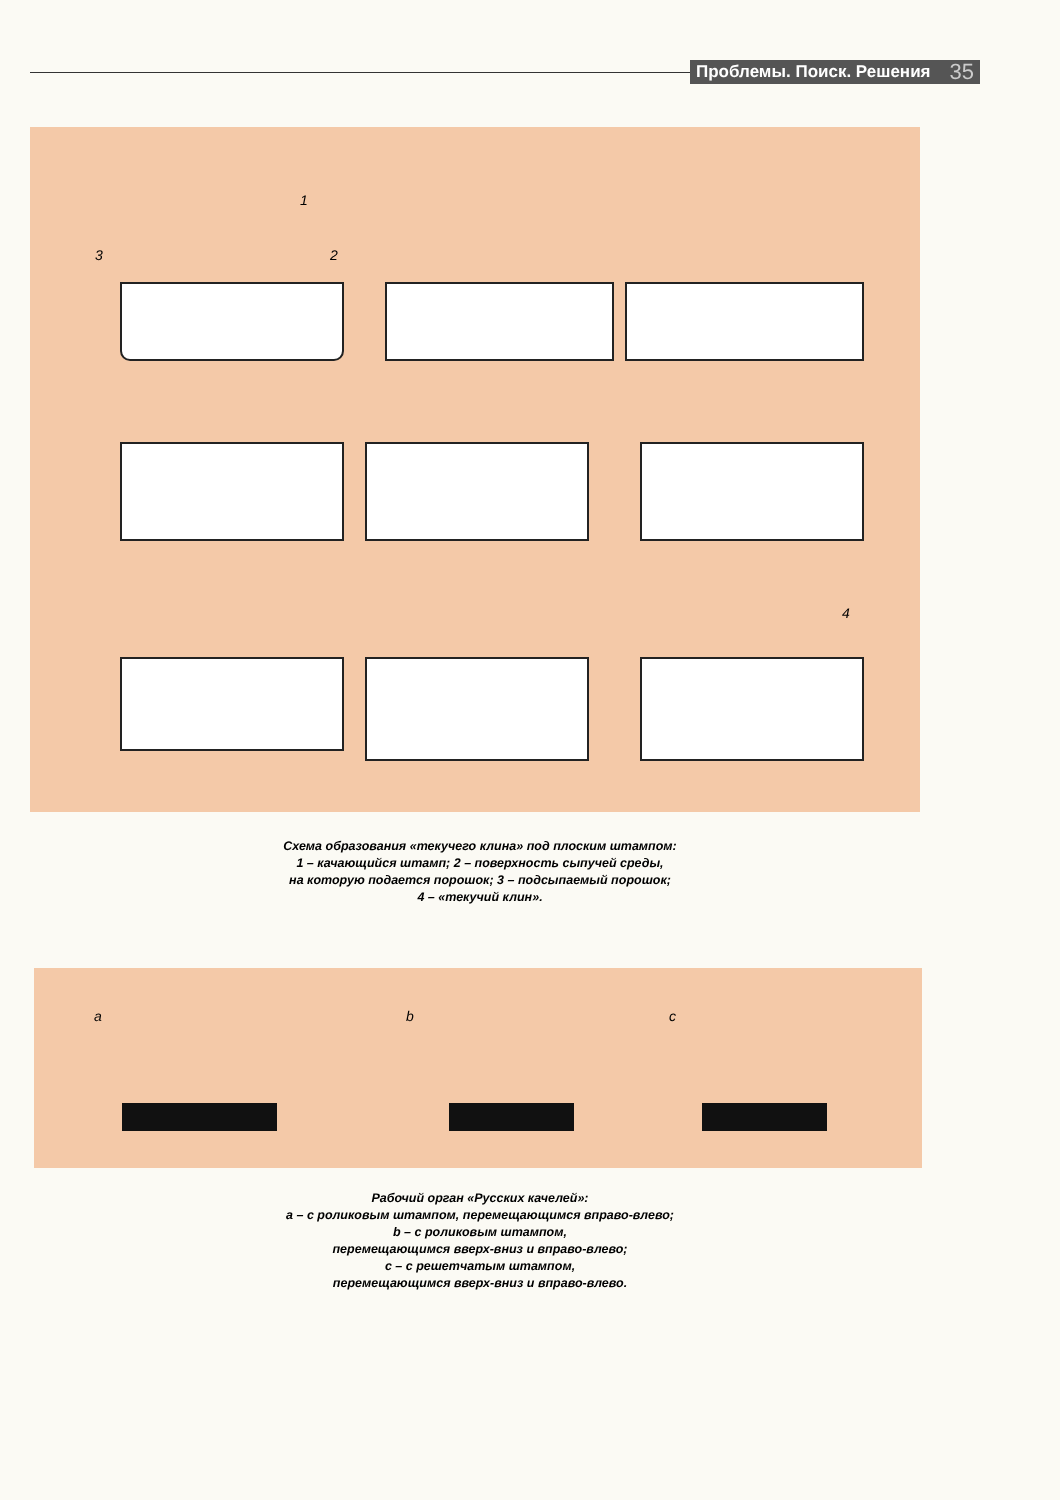Проблемы. Поиск. Решения 35
1
2 3
4
Схема образования «текучего клина» под плоским штампом:
1 – качающийся штамп; 2 – поверхность сыпучей среды,
на которую подается порошок; 3 – подсыпаемый порошок;
4 – «текучий клин».
a b c
Рабочий орган «Русских качелей»:
а – с роликовым штампом, перемещающимся вправо-влево;
b – с роликовым штампом,
перемещающимся вверх-вниз и вправо-влево;
с – с решетчатым штампом,
перемещающимся вверх-вниз и вправо-влево.